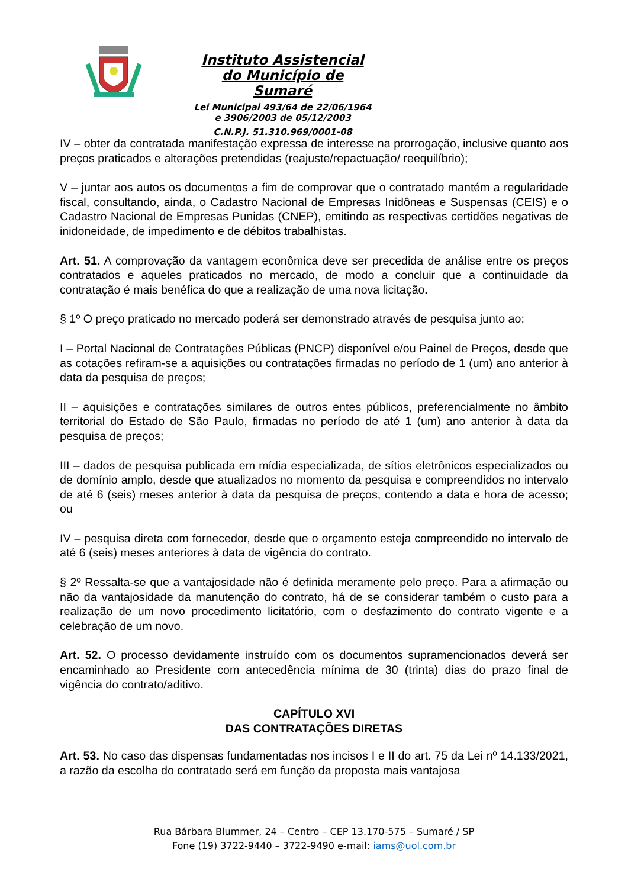Instituto Assistencial do Município de Sumaré
Lei Municipal 493/64 de 22/06/1964 e 3906/2003 de 05/12/2003
C.N.P.J. 51.310.969/0001-08
IV – obter da contratada manifestação expressa de interesse na prorrogação, inclusive quanto aos preços praticados e alterações pretendidas (reajuste/repactuação/ reequilíbrio);
V – juntar aos autos os documentos a fim de comprovar que o contratado mantém a regularidade fiscal, consultando, ainda, o Cadastro Nacional de Empresas Inidôneas e Suspensas (CEIS) e o Cadastro Nacional de Empresas Punidas (CNEP), emitindo as respectivas certidões negativas de inidoneidade, de impedimento e de débitos trabalhistas.
Art. 51. A comprovação da vantagem econômica deve ser precedida de análise entre os preços contratados e aqueles praticados no mercado, de modo a concluir que a continuidade da contratação é mais benéfica do que a realização de uma nova licitação.
§ 1º O preço praticado no mercado poderá ser demonstrado através de pesquisa junto ao:
I – Portal Nacional de Contratações Públicas (PNCP) disponível e/ou Painel de Preços, desde que as cotações refiram-se a aquisições ou contratações firmadas no período de 1 (um) ano anterior à data da pesquisa de preços;
II – aquisições e contratações similares de outros entes públicos, preferencialmente no âmbito territorial do Estado de São Paulo, firmadas no período de até 1 (um) ano anterior à data da pesquisa de preços;
III – dados de pesquisa publicada em mídia especializada, de sítios eletrônicos especializados ou de domínio amplo, desde que atualizados no momento da pesquisa e compreendidos no intervalo de até 6 (seis) meses anterior à data da pesquisa de preços, contendo a data e hora de acesso; ou
IV – pesquisa direta com fornecedor, desde que o orçamento esteja compreendido no intervalo de até 6 (seis) meses anteriores à data de vigência do contrato.
§ 2º Ressalta-se que a vantajosidade não é definida meramente pelo preço. Para a afirmação ou não da vantajosidade da manutenção do contrato, há de se considerar também o custo para a realização de um novo procedimento licitatório, com o desfazimento do contrato vigente e a celebração de um novo.
Art. 52. O processo devidamente instruído com os documentos supramencionados deverá ser encaminhado ao Presidente com antecedência mínima de 30 (trinta) dias do prazo final de vigência do contrato/aditivo.
CAPÍTULO XVI
DAS CONTRATAÇÕES DIRETAS
Art. 53. No caso das dispensas fundamentadas nos incisos I e II do art. 75 da Lei nº 14.133/2021, a razão da escolha do contratado será em função da proposta mais vantajosa
Rua Bárbara Blummer, 24 – Centro – CEP 13.170-575 – Sumaré / SP
Fone (19) 3722-9440 – 3722-9490 e-mail: iams@uol.com.br